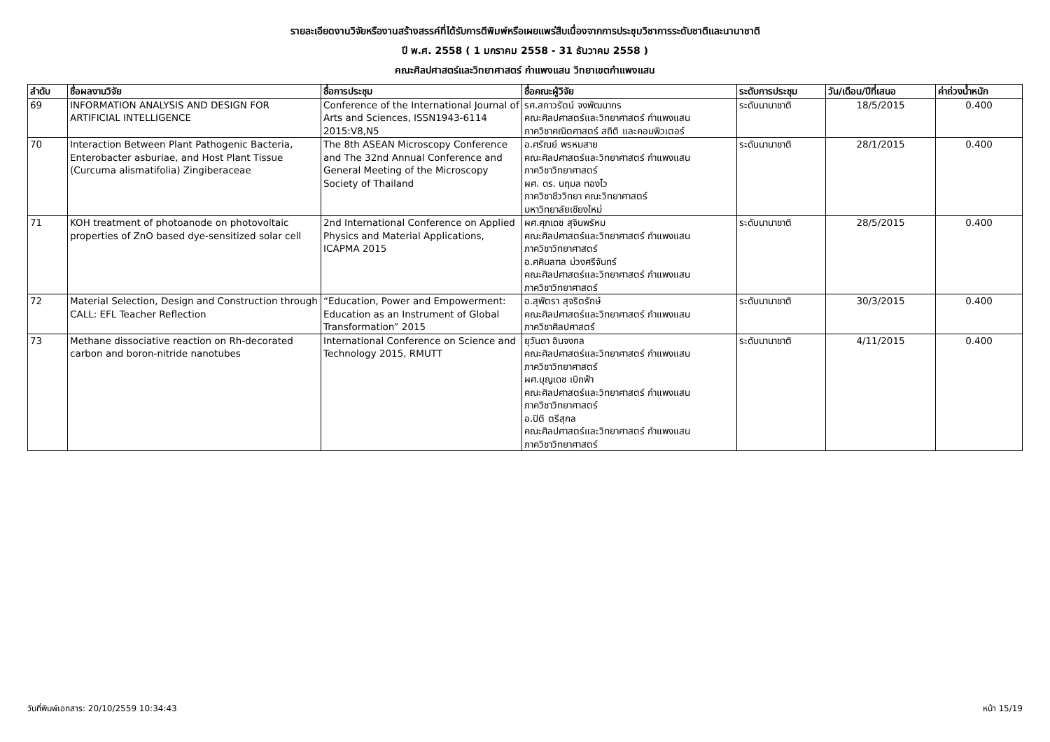รายละเอียดงานวิจัยหรืองานสร้างสรรค์ที่ได้รับการตีพิมพ์หรือเผยแพร่สืบเนื่องจากการประชุมวิชาการระดับชาติและนานาชาติ
ปี พ.ศ. 2558 ( 1 มกราคม 2558 - 31 ธันวาคม 2558 )
คณะศิลปศาสตร์และวิทยาศาสตร์ กำแพงแสน วิทยาเขตกำแพงแสน
| ลำดับ | ชื่อผลงานวิจัย | ชื่อการประชุม | ชื่อคณะผู้วิจัย | ระดับการประชุม | วัน/เดือน/ปีที่เสนอ | ค่าถ่วงน้ำหนัก |
| --- | --- | --- | --- | --- | --- | --- |
| 69 | INFORMATION ANALYSIS AND DESIGN FOR ARTIFICIAL INTELLIGENCE | Conference of the International Journal of Arts and Sciences, ISSN1943-6114 2015:V8,N5 | รศ.สกาวรัตน์ จงพัฒนากร คณะศิลปศาสตร์และวิทยาศาสตร์ กำแพงแสน ภาควิชาคณิตศาสตร์ สถิติ และคอมพิวเตอร์ | ระดับนานาชาติ | 18/5/2015 | 0.400 |
| 70 | Interaction Between Plant Pathogenic Bacteria, Enterobacter asburiae, and Host Plant Tissue (Curcuma alismatifolia) Zingiberaceae | The 8th ASEAN Microscopy Conference and The 32nd Annual Conference and General Meeting of the Microscopy Society of Thailand | อ.ศรัณย์ พรหมสาย คณะศิลปศาสตร์และวิทยาศาสตร์ กำแพงแสน ภาควิชาวิทยาศาสตร์ ผศ. ดร. นฤมล ทองไว ภาควิชาชีววิทยา คณะวิทยาศาสตร์ มหาวิทยาลัยเชียงใหม่ | ระดับนานาชาติ | 28/1/2015 | 0.400 |
| 71 | KOH treatment of photoanode on photovoltaic properties of ZnO based dye-sensitized solar cell | 2nd International Conference on Applied Physics and Material Applications, ICAPMA 2015 | ผศ.ศุภเดช สุจินพรัหม คณะศิลปศาสตร์และวิทยาศาสตร์ กำแพงแสน ภาควิชาวิทยาศาสตร์ อ.ศศิมลฑล ม่วงศรีจันทร์ คณะศิลปศาสตร์และวิทยาศาสตร์ กำแพงแสน ภาควิชาวิทยาศาสตร์ | ระดับนานาชาติ | 28/5/2015 | 0.400 |
| 72 | Material Selection, Design and Construction through CALL: EFL Teacher Reflection | “Education, Power and Empowerment: Education as an Instrument of Global Transformation” 2015 | อ.สุพัตรา สุจริตรักษ์ คณะศิลปศาสตร์และวิทยาศาสตร์ กำแพงแสน ภาควิชาศิลปศาสตร์ | ระดับนานาชาติ | 30/3/2015 | 0.400 |
| 73 | Methane dissociative reaction on Rh-decorated carbon and boron-nitride nanotubes | International Conference on Science and Technology 2015, RMUTT | ยุวันดา อินจงกล คณะศิลปศาสตร์และวิทยาศาสตร์ กำแพงแสน ภาควิชาวิทยาศาสตร์ ผศ.บุญเดช เบิกฟ้า คณะศิลปศาสตร์และวิทยาศาสตร์ กำแพงแสน ภาควิชาวิทยาศาสตร์ อ.ปิติ ตรีสุกล คณะศิลปศาสตร์และวิทยาศาสตร์ กำแพงแสน ภาควิชาวิทยาศาสตร์ | ระดับนานาชาติ | 4/11/2015 | 0.400 |
วันที่พิมพ์เอกสาร: 20/10/2559 10:34:43 หน้า 15/19